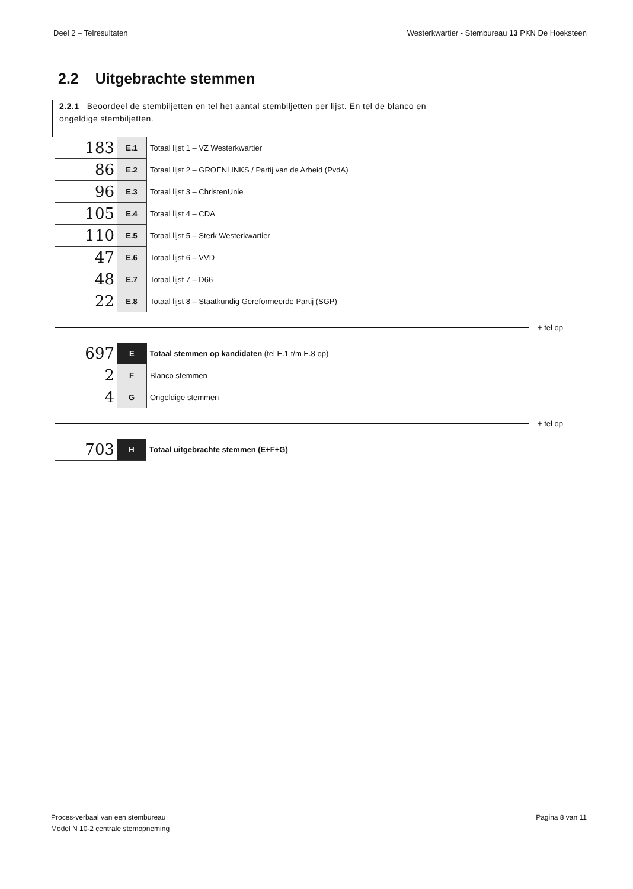Deel 2 – Telresultaten Westerkwartier - Stembureau 13 PKN De Hoeksteen
2.2 Uitgebrachte stemmen
2.2.1 Beoordeel de stembiljetten en tel het aantal stembiljetten per lijst. En tel de blanco en ongeldige stembiljetten.
| 183 | E.1 | Totaal lijst 1 – VZ Westerkwartier |
| 86 | E.2 | Totaal lijst 2 – GROENLINKS / Partij van de Arbeid (PvdA) |
| 96 | E.3 | Totaal lijst 3 – ChristenUnie |
| 105 | E.4 | Totaal lijst 4 – CDA |
| 110 | E.5 | Totaal lijst 5 – Sterk Westerkwartier |
| 47 | E.6 | Totaal lijst 6 – VVD |
| 48 | E.7 | Totaal lijst 7 – D66 |
| 22 | E.8 | Totaal lijst 8 – Staatkundig Gereformeerde Partij (SGP) |
+ tel op
| 697 | E | Totaal stemmen op kandidaten (tel E.1 t/m E.8 op) |
| 2 | F | Blanco stemmen |
| 4 | G | Ongeldige stemmen |
+ tel op
| 703 | H | Totaal uitgebrachte stemmen (E+F+G) |
Proces-verbaal van een stembureau
Model N 10-2 centrale stemopneming
Pagina 8 van 11